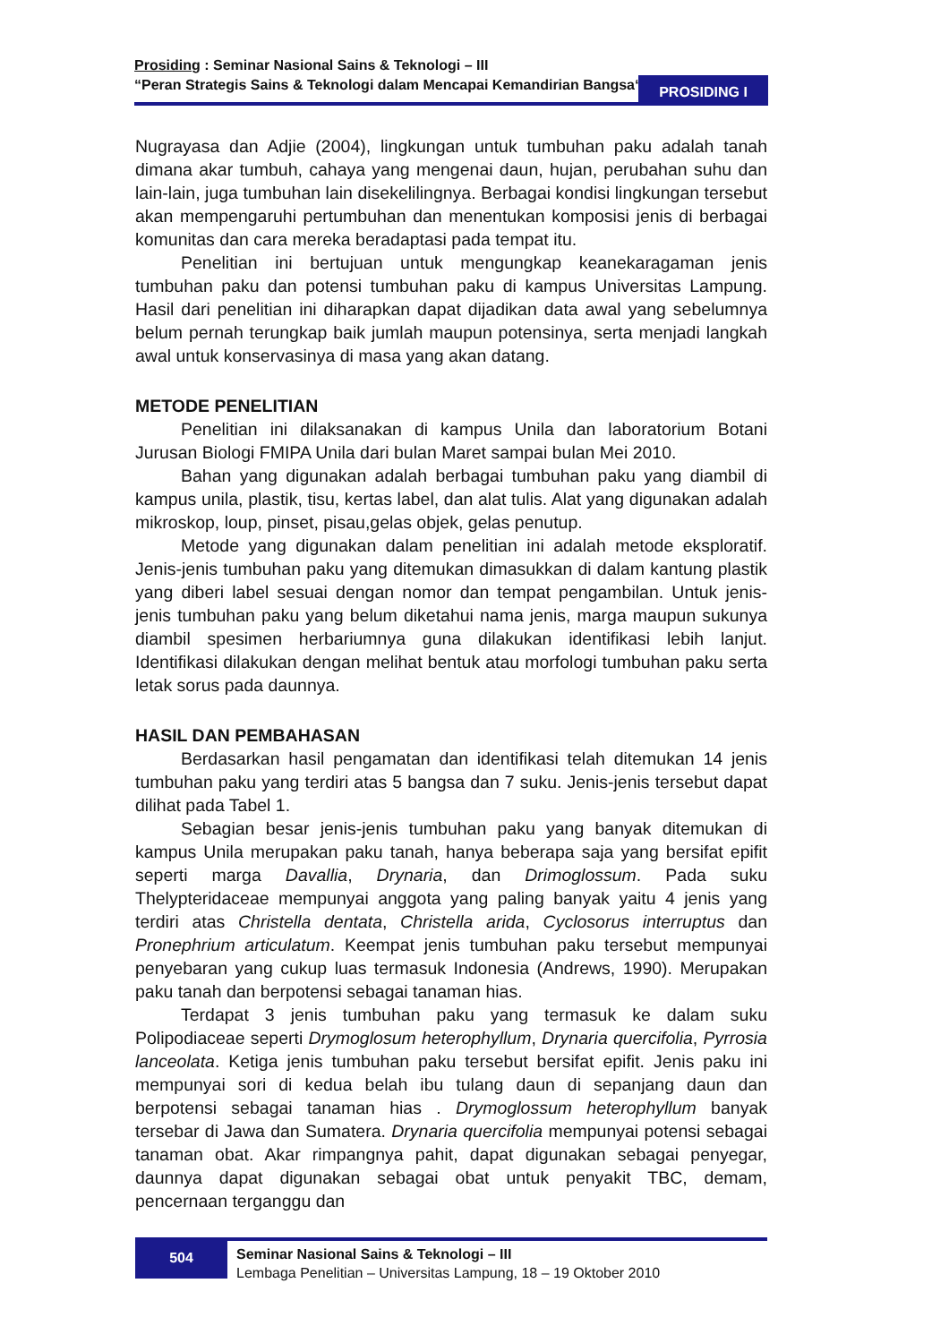Prosiding : Seminar Nasional Sains & Teknologi – III
“Peran Strategis Sains & Teknologi dalam Mencapai Kemandirian Bangsa“
PROSIDING I
Nugrayasa dan Adjie (2004), lingkungan untuk tumbuhan paku adalah tanah dimana akar tumbuh, cahaya yang mengenai daun, hujan, perubahan suhu dan lain-lain, juga tumbuhan lain disekelilingnya. Berbagai kondisi lingkungan tersebut akan mempengaruhi pertumbuhan dan menentukan komposisi jenis di berbagai komunitas dan cara mereka beradaptasi pada tempat itu.
Penelitian ini bertujuan untuk mengungkap keanekaragaman jenis tumbuhan paku dan potensi tumbuhan paku di kampus Universitas Lampung. Hasil dari penelitian ini diharapkan dapat dijadikan data awal yang sebelumnya belum pernah terungkap baik jumlah maupun potensinya, serta menjadi langkah awal untuk konservasinya di masa yang akan datang.
METODE PENELITIAN
Penelitian ini dilaksanakan di kampus Unila dan laboratorium Botani Jurusan Biologi FMIPA Unila dari bulan Maret sampai bulan Mei 2010.
Bahan yang digunakan adalah berbagai tumbuhan paku yang diambil di kampus unila, plastik, tisu, kertas label, dan alat tulis. Alat yang digunakan adalah mikroskop, loup, pinset, pisau,gelas objek, gelas penutup.
Metode yang digunakan dalam penelitian ini adalah metode eksploratif. Jenis-jenis tumbuhan paku yang ditemukan dimasukkan di dalam kantung plastik yang diberi label sesuai dengan nomor dan tempat pengambilan. Untuk jenis-jenis tumbuhan paku yang belum diketahui nama jenis, marga maupun sukunya diambil spesimen herbariumnya guna dilakukan identifikasi lebih lanjut. Identifikasi dilakukan dengan melihat bentuk atau morfologi tumbuhan paku serta letak sorus pada daunnya.
HASIL DAN PEMBAHASAN
Berdasarkan hasil pengamatan dan identifikasi telah ditemukan 14 jenis tumbuhan paku yang terdiri atas 5 bangsa dan 7 suku. Jenis-jenis tersebut dapat dilihat pada Tabel 1.
Sebagian besar jenis-jenis tumbuhan paku yang banyak ditemukan di kampus Unila merupakan paku tanah, hanya beberapa saja yang bersifat epifit seperti marga Davallia, Drynaria, dan Drimoglossum. Pada suku Thelypteridaceae mempunyai anggota yang paling banyak yaitu 4 jenis yang terdiri atas Christella dentata, Christella arida, Cyclosorus interruptus dan Pronephrium articulatum. Keempat jenis tumbuhan paku tersebut mempunyai penyebaran yang cukup luas termasuk Indonesia (Andrews, 1990). Merupakan paku tanah dan berpotensi sebagai tanaman hias.
Terdapat 3 jenis tumbuhan paku yang termasuk ke dalam suku Polipodiaceae seperti Drymoglosum heterophyllum, Drynaria quercifolia, Pyrrosia lanceolata. Ketiga jenis tumbuhan paku tersebut bersifat epifit. Jenis paku ini mempunyai sori di kedua belah ibu tulang daun di sepanjang daun dan berpotensi sebagai tanaman hias . Drymoglossum heterophyllum banyak tersebar di Jawa dan Sumatera. Drynaria quercifolia mempunyai potensi sebagai tanaman obat. Akar rimpangnya pahit, dapat digunakan sebagai penyegar, daunnya dapat digunakan sebagai obat untuk penyakit TBC, demam, pencernaan terganggu dan
504
Seminar Nasional Sains & Teknologi – III
Lembaga Penelitian – Universitas Lampung, 18 – 19 Oktober 2010